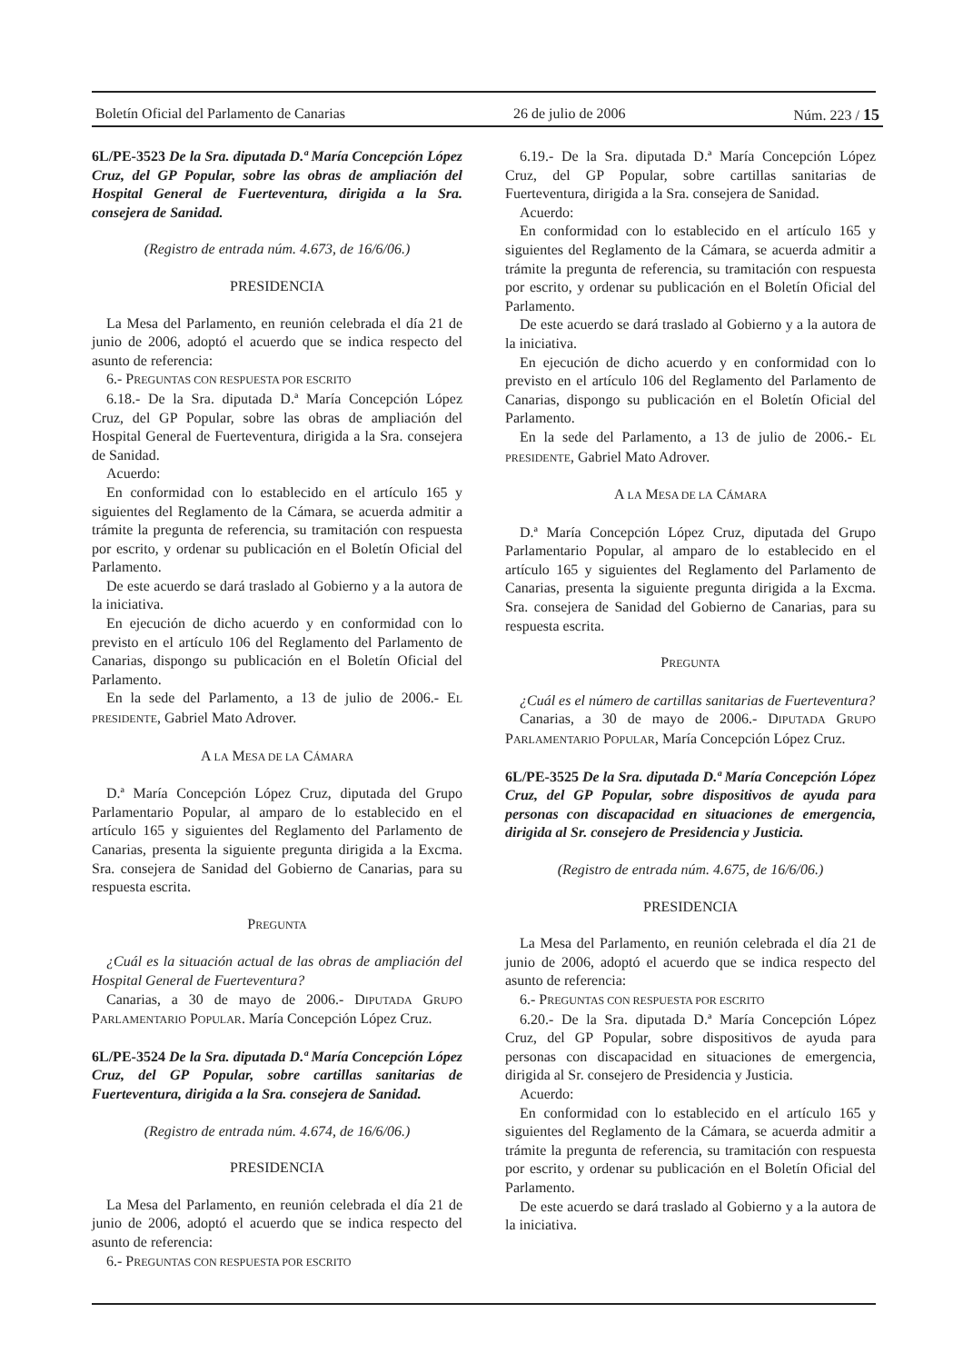Boletín Oficial del Parlamento de Canarias 26 de julio de 2006 Núm. 223 / 15
6L/PE-3523 De la Sra. diputada D.ª María Concepción López Cruz, del GP Popular, sobre las obras de ampliación del Hospital General de Fuerteventura, dirigida a la Sra. consejera de Sanidad.
(Registro de entrada núm. 4.673, de 16/6/06.)
PRESIDENCIA
La Mesa del Parlamento, en reunión celebrada el día 21 de junio de 2006, adoptó el acuerdo que se indica respecto del asunto de referencia:
6.- PREGUNTAS CON RESPUESTA POR ESCRITO
6.18.- De la Sra. diputada D.ª María Concepción López Cruz, del GP Popular, sobre las obras de ampliación del Hospital General de Fuerteventura, dirigida a la Sra. consejera de Sanidad.
Acuerdo:
En conformidad con lo establecido en el artículo 165 y siguientes del Reglamento de la Cámara, se acuerda admitir a trámite la pregunta de referencia, su tramitación con respuesta por escrito, y ordenar su publicación en el Boletín Oficial del Parlamento.
De este acuerdo se dará traslado al Gobierno y a la autora de la iniciativa.
En ejecución de dicho acuerdo y en conformidad con lo previsto en el artículo 106 del Reglamento del Parlamento de Canarias, dispongo su publicación en el Boletín Oficial del Parlamento.
En la sede del Parlamento, a 13 de julio de 2006.- EL PRESIDENTE, Gabriel Mato Adrover.
A LA MESA DE LA CÁMARA
D.ª María Concepción López Cruz, diputada del Grupo Parlamentario Popular, al amparo de lo establecido en el artículo 165 y siguientes del Reglamento del Parlamento de Canarias, presenta la siguiente pregunta dirigida a la Excma. Sra. consejera de Sanidad del Gobierno de Canarias, para su respuesta escrita.
PREGUNTA
¿Cuál es la situación actual de las obras de ampliación del Hospital General de Fuerteventura?
Canarias, a 30 de mayo de 2006.- DIPUTADA GRUPO PARLAMENTARIO POPULAR. María Concepción López Cruz.
6L/PE-3524 De la Sra. diputada D.ª María Concepción López Cruz, del GP Popular, sobre cartillas sanitarias de Fuerteventura, dirigida a la Sra. consejera de Sanidad.
(Registro de entrada núm. 4.674, de 16/6/06.)
PRESIDENCIA
La Mesa del Parlamento, en reunión celebrada el día 21 de junio de 2006, adoptó el acuerdo que se indica respecto del asunto de referencia:
6.- PREGUNTAS CON RESPUESTA POR ESCRITO
6.19.- De la Sra. diputada D.ª María Concepción López Cruz, del GP Popular, sobre cartillas sanitarias de Fuerteventura, dirigida a la Sra. consejera de Sanidad.
Acuerdo:
En conformidad con lo establecido en el artículo 165 y siguientes del Reglamento de la Cámara, se acuerda admitir a trámite la pregunta de referencia, su tramitación con respuesta por escrito, y ordenar su publicación en el Boletín Oficial del Parlamento.
De este acuerdo se dará traslado al Gobierno y a la autora de la iniciativa.
En ejecución de dicho acuerdo y en conformidad con lo previsto en el artículo 106 del Reglamento del Parlamento de Canarias, dispongo su publicación en el Boletín Oficial del Parlamento.
En la sede del Parlamento, a 13 de julio de 2006.- EL PRESIDENTE, Gabriel Mato Adrover.
A LA MESA DE LA CÁMARA
D.ª María Concepción López Cruz, diputada del Grupo Parlamentario Popular, al amparo de lo establecido en el artículo 165 y siguientes del Reglamento del Parlamento de Canarias, presenta la siguiente pregunta dirigida a la Excma. Sra. consejera de Sanidad del Gobierno de Canarias, para su respuesta escrita.
PREGUNTA
¿Cuál es el número de cartillas sanitarias de Fuerteventura?
Canarias, a 30 de mayo de 2006.- DIPUTADA GRUPO PARLAMENTARIO POPULAR, María Concepción López Cruz.
6L/PE-3525 De la Sra. diputada D.ª María Concepción López Cruz, del GP Popular, sobre dispositivos de ayuda para personas con discapacidad en situaciones de emergencia, dirigida al Sr. consejero de Presidencia y Justicia.
(Registro de entrada núm. 4.675, de 16/6/06.)
PRESIDENCIA
La Mesa del Parlamento, en reunión celebrada el día 21 de junio de 2006, adoptó el acuerdo que se indica respecto del asunto de referencia:
6.- PREGUNTAS CON RESPUESTA POR ESCRITO
6.20.- De la Sra. diputada D.ª María Concepción López Cruz, del GP Popular, sobre dispositivos de ayuda para personas con discapacidad en situaciones de emergencia, dirigida al Sr. consejero de Presidencia y Justicia.
Acuerdo:
En conformidad con lo establecido en el artículo 165 y siguientes del Reglamento de la Cámara, se acuerda admitir a trámite la pregunta de referencia, su tramitación con respuesta por escrito, y ordenar su publicación en el Boletín Oficial del Parlamento.
De este acuerdo se dará traslado al Gobierno y a la autora de la iniciativa.